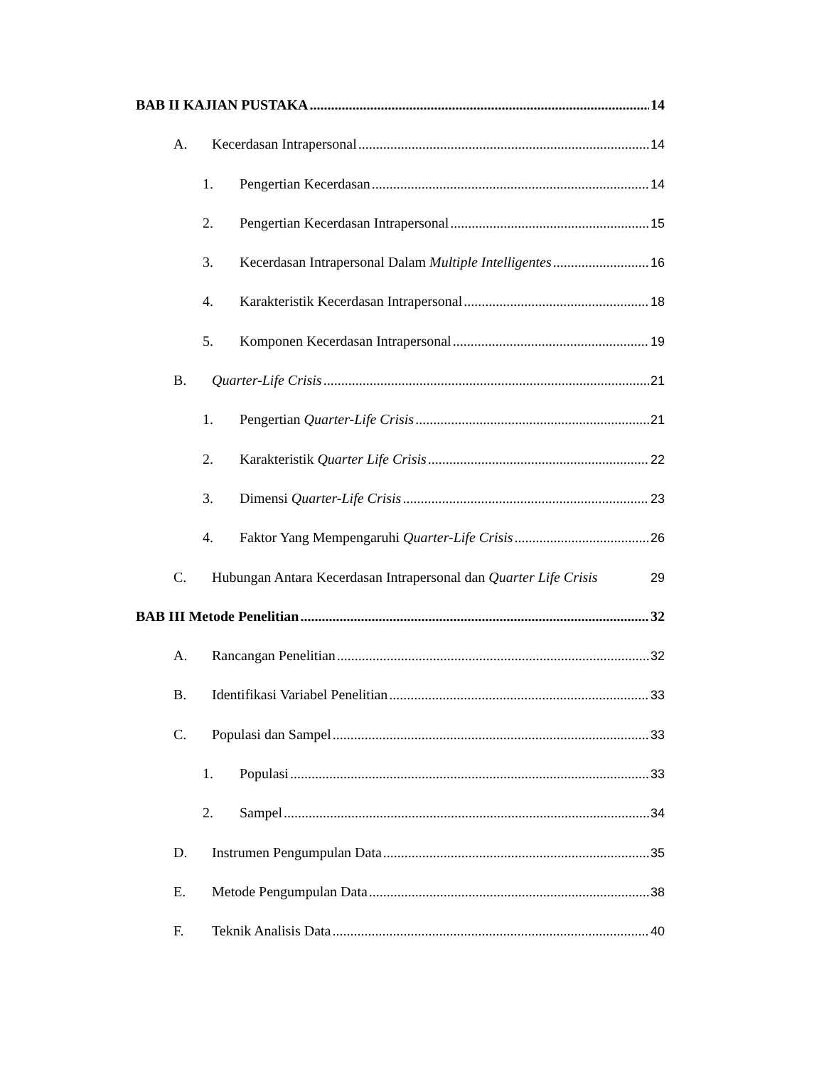BAB II KAJIAN PUSTAKA 14
A. Kecerdasan Intrapersonal 14
1. Pengertian Kecerdasan 14
2. Pengertian Kecerdasan Intrapersonal 15
3. Kecerdasan Intrapersonal Dalam Multiple Intelligentes 16
4. Karakteristik Kecerdasan Intrapersonal 18
5. Komponen Kecerdasan Intrapersonal 19
B. Quarter-Life Crisis 21
1. Pengertian Quarter-Life Crisis 21
2. Karakteristik Quarter Life Crisis 22
3. Dimensi Quarter-Life Crisis 23
4. Faktor Yang Mempengaruhi Quarter-Life Crisis 26
C. Hubungan Antara Kecerdasan Intrapersonal dan Quarter Life Crisis 29
BAB III Metode Penelitian 32
A. Rancangan Penelitian 32
B. Identifikasi Variabel Penelitian 33
C. Populasi dan Sampel 33
1. Populasi 33
2. Sampel 34
D. Instrumen Pengumpulan Data 35
E. Metode Pengumpulan Data 38
F. Teknik Analisis Data 40